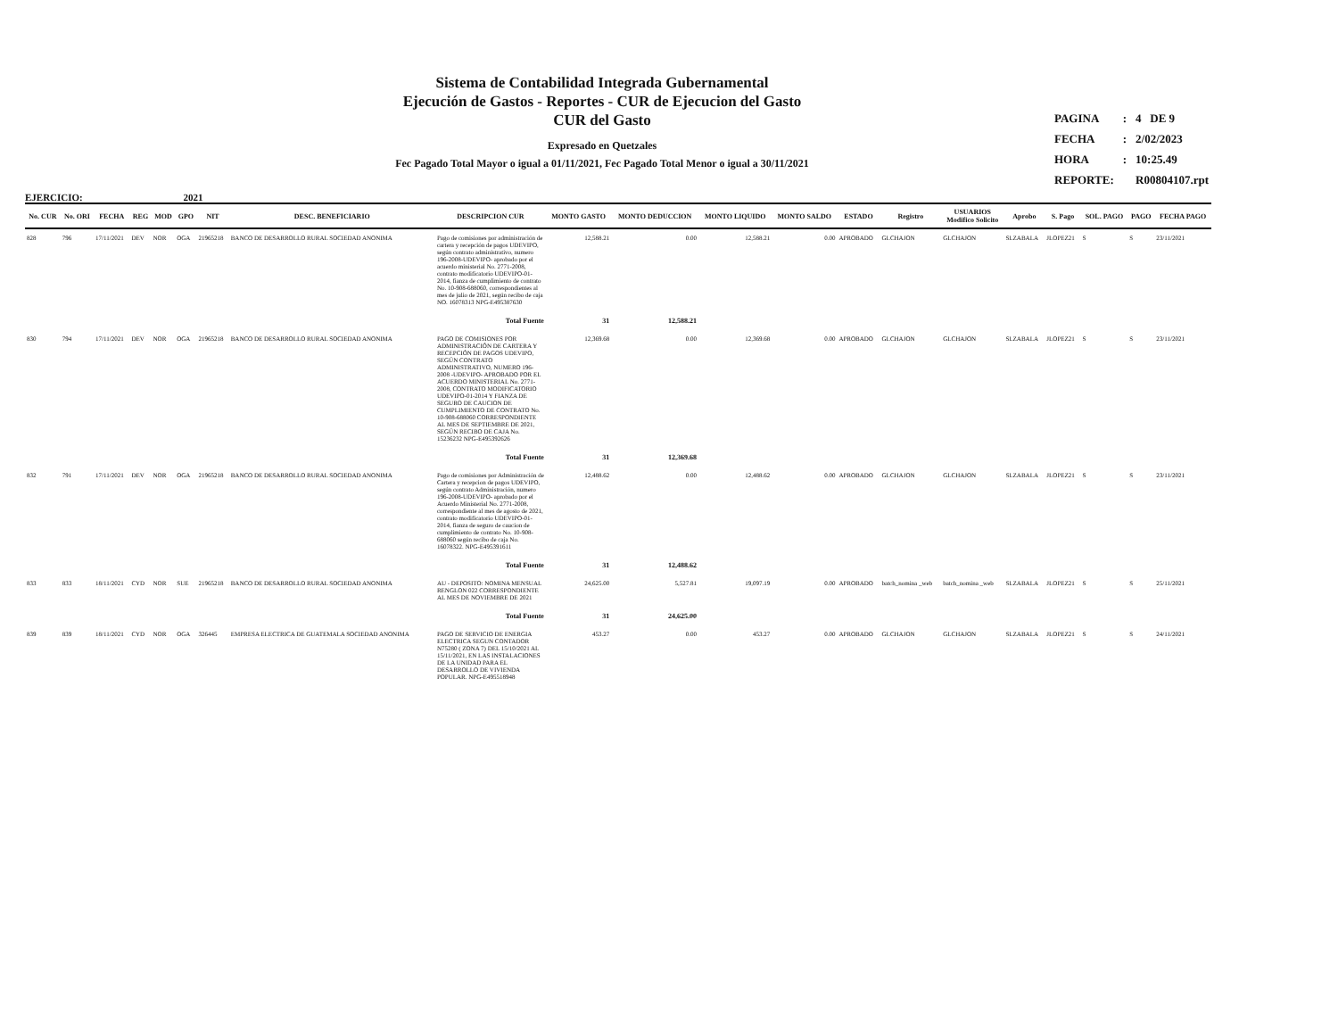Sistema de Contabilidad Integrada Gubernamental
Ejecución de Gastos - Reportes - CUR de Ejecucion del Gasto
CUR del Gasto
Expresado en Quetzales
Fec Pagado Total Mayor o igual a 01/11/2021, Fec Pagado Total Menor o igual a 30/11/2021
| PAGINA | : | 4 DE 9 |
| FECHA | : | 2/02/2023 |
| HORA | : | 10:25.49 |
| REPORTE: | | R00804107.rpt |
EJERCICIO: 2021
| No. CUR | No. ORI | FECHA | REG | MOD | GPO | NIT | DESC. BENEFICIARIO | DESCRIPCION CUR | MONTO GASTO | MONTO DEDUCCION | MONTO LIQUIDO | MONTO SALDO | ESTADO | Registro | USUARIOS Modifico Solicito | Aprobo | S. Pago | SOL. PAGO | PAGO | FECHA PAGO |
| --- | --- | --- | --- | --- | --- | --- | --- | --- | --- | --- | --- | --- | --- | --- | --- | --- | --- | --- | --- | --- |
| 828 | 796 | 17/11/2021 | DEV | NOR | OGA | 21965218 | BANCO DE DESARROLLO RURAL SOCIEDAD ANONIMA | Pago de comisiones por administración de cartera y recepción de pagos UDEVIPO, según contrato administrativo, numero 196-2008-UDEVIPO- aprobado por el acuerdo ministerial No. 2771-2008, contrato modificatorio UDEVIPO-01-2014, fianza de cumplimiento de contrato No. 10-908-688060, correspondientes al mes de julio de 2021, según recibo de caja NO. 16078313 NPG-E495387630 | 12,588.21 | 0.00 | 12,588.21 | 0.00 | APROBADO | GLCHAJON | GLCHAJON | SLZABALA | JLOPEZ21 | S | S | 23/11/2021 |
| | | | | | | | | Total Fuente | 31 | 12,588.21 | | | | | | | | | | |
| 830 | 794 | 17/11/2021 | DEV | NOR | OGA | 21965218 | BANCO DE DESARROLLO RURAL SOCIEDAD ANONIMA | PAGO DE COMISIONES POR ADMINISTRACIÓN DE CARTERA Y RECEPCIÓN DE PAGOS UDEVIPO, SEGÚN CONTRATO ADMINISTRATIVO, NUMERO 196-2008 -UDEVIPO- APROBADO POR EL ACUERDO MINISTERIAL No. 2771-2008, CONTRATO MODIFICATORIO UDEVIPO-01-2014 Y FIANZA DE SEGURO DE CAUCION DE CUMPLIMIENTO DE CONTRATO No. 10-908-688060 CORRESPONDIENTE AL MES DE SEPTIEMBRE DE 2021, SEGÚN RECIBO DE CAJA No. 15236232 NPG-E495392626 | 12,369.68 | 0.00 | 12,369.68 | 0.00 | APROBADO | GLCHAJON | GLCHAJON | SLZABALA | JLOPEZ21 | S | S | 23/11/2021 |
| | | | | | | | | Total Fuente | 31 | 12,369.68 | | | | | | | | | | |
| 832 | 791 | 17/11/2021 | DEV | NOR | OGA | 21965218 | BANCO DE DESARROLLO RURAL SOCIEDAD ANONIMA | Pago de comisiones por Administración de Cartera y recepcion de pagos UDEVIPO, según contrato Administración, numero 196-2008-UDEVIPO- aprobado por el Acuerdo Ministerial No. 2771-2008, correspondiente al mes de agosto de 2021, contrato modificatorio UDEVIPO-01-2014, fianza de seguro de caucion de cumplimiento de contrato No. 10-908-688060 según recibo de caja No. 16078322. NPG-E495391611 | 12,488.62 | 0.00 | 12,488.62 | 0.00 | APROBADO | GLCHAJON | GLCHAJON | SLZABALA | JLOPEZ21 | S | S | 23/11/2021 |
| | | | | | | | | Total Fuente | 31 | 12,488.62 | | | | | | | | | | |
| 833 | 833 | 18/11/2021 | CYD | NOR | SUE | 21965218 | BANCO DE DESARROLLO RURAL SOCIEDAD ANONIMA | AU - DEPOSITO: NOMINA MENSUAL RENGLON 022 CORRESPONDIENTE AL MES DE NOVIEMBRE DE 2021 | 24,625.00 | 5,527.81 | 19,097.19 | 0.00 | APROBADO | batch_nomina _web | batch_nomina _web | SLZABALA | JLOPEZ21 | S | S | 25/11/2021 |
| | | | | | | | | Total Fuente | 31 | 24,625.00 | | | | | | | | | | |
| 839 | 839 | 18/11/2021 | CYD | NOR | OGA | 326445 | EMPRESA ELECTRICA DE GUATEMALA SOCIEDAD ANONIMA | PAGO DE SERVICIO DE ENERGIA ELECTRICA SEGUN CONTADOR N75280 ( ZONA 7) DEL 15/10/2021 AL 15/11/2021, EN LAS INSTALACIONES DE LA UNIDAD PARA EL DESARROLLO DE VIVIENDA POPULAR. NPG-E495518948 | 453.27 | 0.00 | 453.27 | 0.00 | APROBADO | GLCHAJON | GLCHAJON | SLZABALA | JLOPEZ21 | S | S | 24/11/2021 |